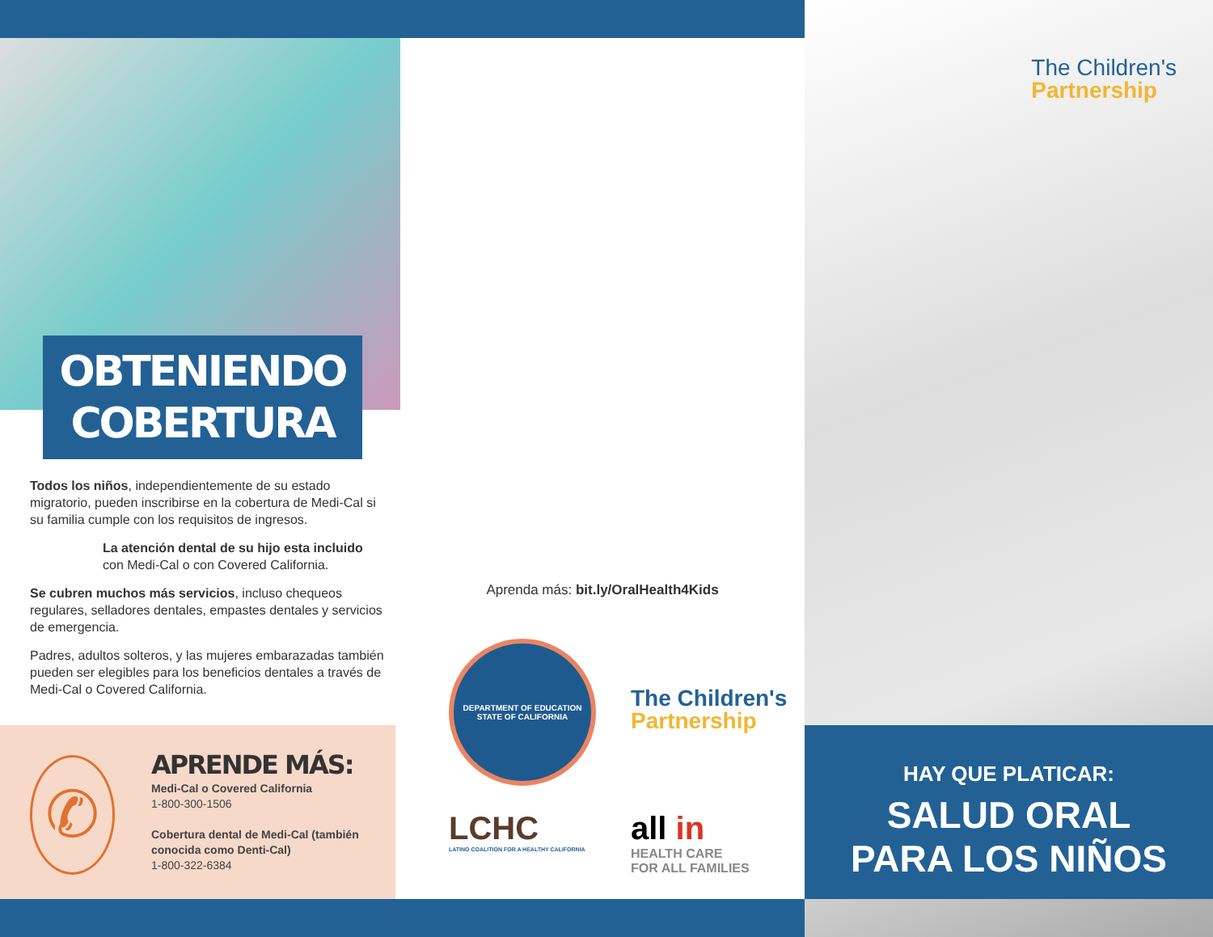OBTENIENDO
COBERTURA
Todos los niños, independientemente de su estado migratorio, pueden inscribirse en la cobertura de Medi-Cal si su familia cumple con los requisitos de ingresos.
La atención dental de su hijo esta incluido con Medi-Cal o con Covered California.
Se cubren muchos más servicios, incluso chequeos regulares, selladores dentales, empastes dentales y servicios de emergencia.
Padres, adultos solteros, y las mujeres embarazadas también pueden ser elegibles para los beneficios dentales a través de Medi-Cal o Covered California.
✆
APRENDE MÁS:
Medi-Cal o Covered California
1-800-300-1506
Cobertura dental de Medi-Cal (también conocida como Denti-Cal)
1-800-322-6384
Aprenda más: bit.ly/OralHealth4Kids
DEPARTMENT OF EDUCATION
STATE OF CALIFORNIA
The Children's
Partnership
LCHC
LATINO COALITION FOR A HEALTHY CALIFORNIA
all in
HEALTH CARE
FOR ALL FAMILIES
The Children's
Partnership
HAY QUE PLATICAR:
SALUD ORAL
PARA LOS NIÑOS